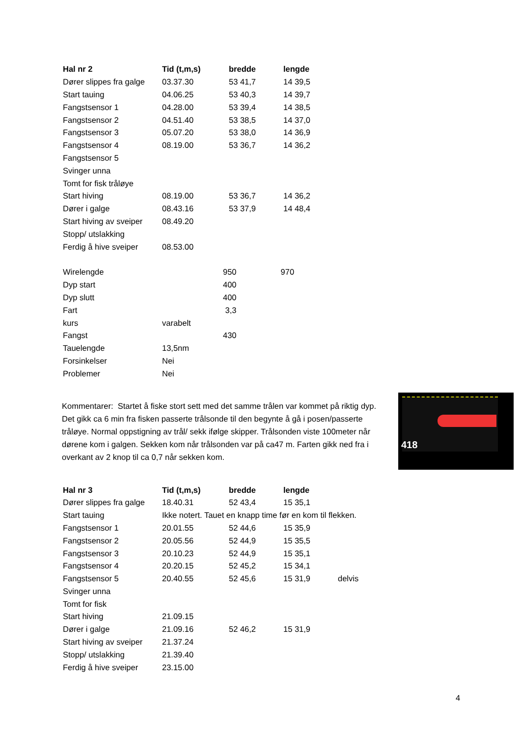| Hal nr 2 | Tid (t,m,s) | bredde | lengde |
| --- | --- | --- | --- |
| Dører slippes fra galge | 03.37.30 | 53 41,7 | 14 39,5 |
| Start tauing | 04.06.25 | 53 40,3 | 14 39,7 |
| Fangstsensor 1 | 04.28.00 | 53 39,4 | 14 38,5 |
| Fangstsensor 2 | 04.51.40 | 53 38,5 | 14 37,0 |
| Fangstsensor 3 | 05.07.20 | 53 38,0 | 14 36,9 |
| Fangstsensor 4 | 08.19.00 | 53 36,7 | 14 36,2 |
| Fangstsensor 5 | | | |
| Svinger unna | | | |
| Tomt for fisk tråløye | | | |
| Start hiving | 08.19.00 | 53 36,7 | 14 36,2 |
| Dører i galge | 08.43.16 | 53 37,9 | 14 48,4 |
| Start hiving av sveiper | 08.49.20 | | |
| Stopp/ utslakking | | | |
| Ferdig å hive sveiper | 08.53.00 | | |
| Wirelengde | | | 950 | | 970 |
| Dyp start | | | 400 | | |
| Dyp slutt | | | 400 | | |
| Fart | | | 3,3 | | |
| kurs | varabelt | | | | |
| Fangst | | | 430 | | |
| Tauelengde | 13,5nm | | | | |
| Forsinkelser | Nei | | | | |
| Problemer | Nei | | | | |
Kommentarer: Startet å fiske stort sett med det samme trålen var kommet på riktig dyp. Det gikk ca 6 min fra fisken passerte trålsonde til den begynte å gå i posen/passerte tråløye. Normal oppstigning av trål/ sekk ifølge skipper. Trålsonden viste 100meter når dørene kom i galgen. Sekken kom når trålsonden var på ca47 m. Farten gikk ned fra i overkant av 2 knop til ca 0,7 når sekken kom.
418
| Hal nr 3 | Tid (t,m,s) | bredde | lengde | |
| Dører slippes fra galge | 18.40.31 | 52 43,4 | 15 35,1 | |
| Start tauing | Ikke notert. Tauet en knapp time før en kom til flekken. | | | |
| Fangstsensor 1 | 20.01.55 | 52 44,6 | 15 35,9 | |
| Fangstsensor 2 | 20.05.56 | 52 44,9 | 15 35,5 | |
| Fangstsensor 3 | 20.10.23 | 52 44,9 | 15 35,1 | |
| Fangstsensor 4 | 20.20.15 | 52 45,2 | 15 34,1 | |
| Fangstsensor 5 | 20.40.55 | 52 45,6 | 15 31,9 | delvis |
| Svinger unna | | | | |
| Tomt for fisk | | | | |
| Start hiving | 21.09.15 | | | |
| Dører i galge | 21.09.16 | 52 46,2 | 15 31,9 | |
| Start hiving av sveiper | 21.37.24 | | | |
| Stopp/ utslakking | 21.39.40 | | | |
| Ferdig å hive sveiper | 23.15.00 | | | |
4